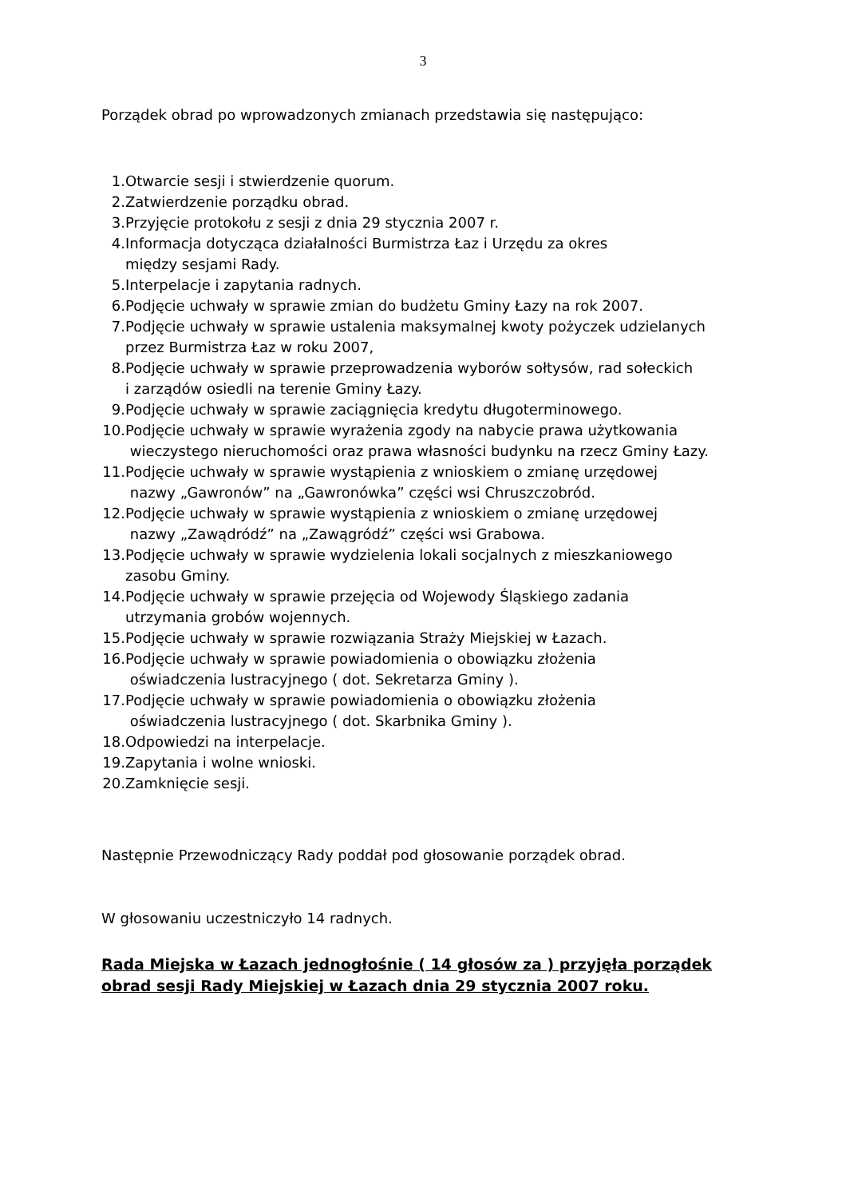3
Porządek obrad po wprowadzonych zmianach przedstawia się następująco:
1. Otwarcie sesji i stwierdzenie quorum.
2. Zatwierdzenie porządku obrad.
3. Przyjęcie protokołu z sesji z dnia 29 stycznia 2007 r.
4. Informacja dotycząca działalności Burmistrza Łaz i Urzędu za okres
między sesjami Rady.
5. Interpelacje i zapytania radnych.
6. Podjęcie uchwały w sprawie zmian do budżetu Gminy Łazy na rok 2007.
7. Podjęcie uchwały w sprawie ustalenia maksymalnej kwoty pożyczek udzielanych
przez Burmistrza Łaz w roku 2007,
8. Podjęcie uchwały w sprawie przeprowadzenia wyborów sołtysów, rad sołeckich
i zarządów osiedli na terenie Gminy Łazy.
9. Podjęcie uchwały w sprawie zaciągnięcia kredytu długoterminowego.
10. Podjęcie uchwały w sprawie wyrażenia zgody na nabycie prawa użytkowania
wieczystego nieruchomości oraz prawa własności budynku na rzecz Gminy Łazy.
11. Podjęcie uchwały w sprawie wystąpienia z wnioskiem o zmianę urzędowej
nazwy „Gawronów” na „Gawronówka” części wsi Chruszczobród.
12. Podjęcie uchwały w sprawie wystąpienia z wnioskiem o zmianę urzędowej
nazwy „Zawądródź” na „Zawągródź” części wsi Grabowa.
13. Podjęcie uchwały w sprawie wydzielenia lokali socjalnych z mieszkaniowego
zasobu Gminy.
14. Podjęcie uchwały w sprawie przejęcia od Wojewody Śląskiego zadania
utrzymania grobów wojennych.
15. Podjęcie uchwały w sprawie rozwiązania Straży Miejskiej w Łazach.
16. Podjęcie uchwały w sprawie powiadomienia o obowiązku złożenia
oświadczenia lustracyjnego ( dot. Sekretarza Gminy ).
17. Podjęcie uchwały w sprawie powiadomienia o obowiązku złożenia
oświadczenia lustracyjnego ( dot. Skarbnika Gminy ).
18. Odpowiedzi na interpelacje.
19. Zapytania i wolne wnioski.
20. Zamknięcie sesji.
Następnie Przewodniczący Rady poddał pod głosowanie porządek obrad.
W głosowaniu uczestniczyło 14 radnych.
Rada Miejska w Łazach jednogłośnie ( 14 głosów za ) przyjęła porządek obrad sesji Rady Miejskiej w Łazach dnia 29 stycznia 2007 roku.